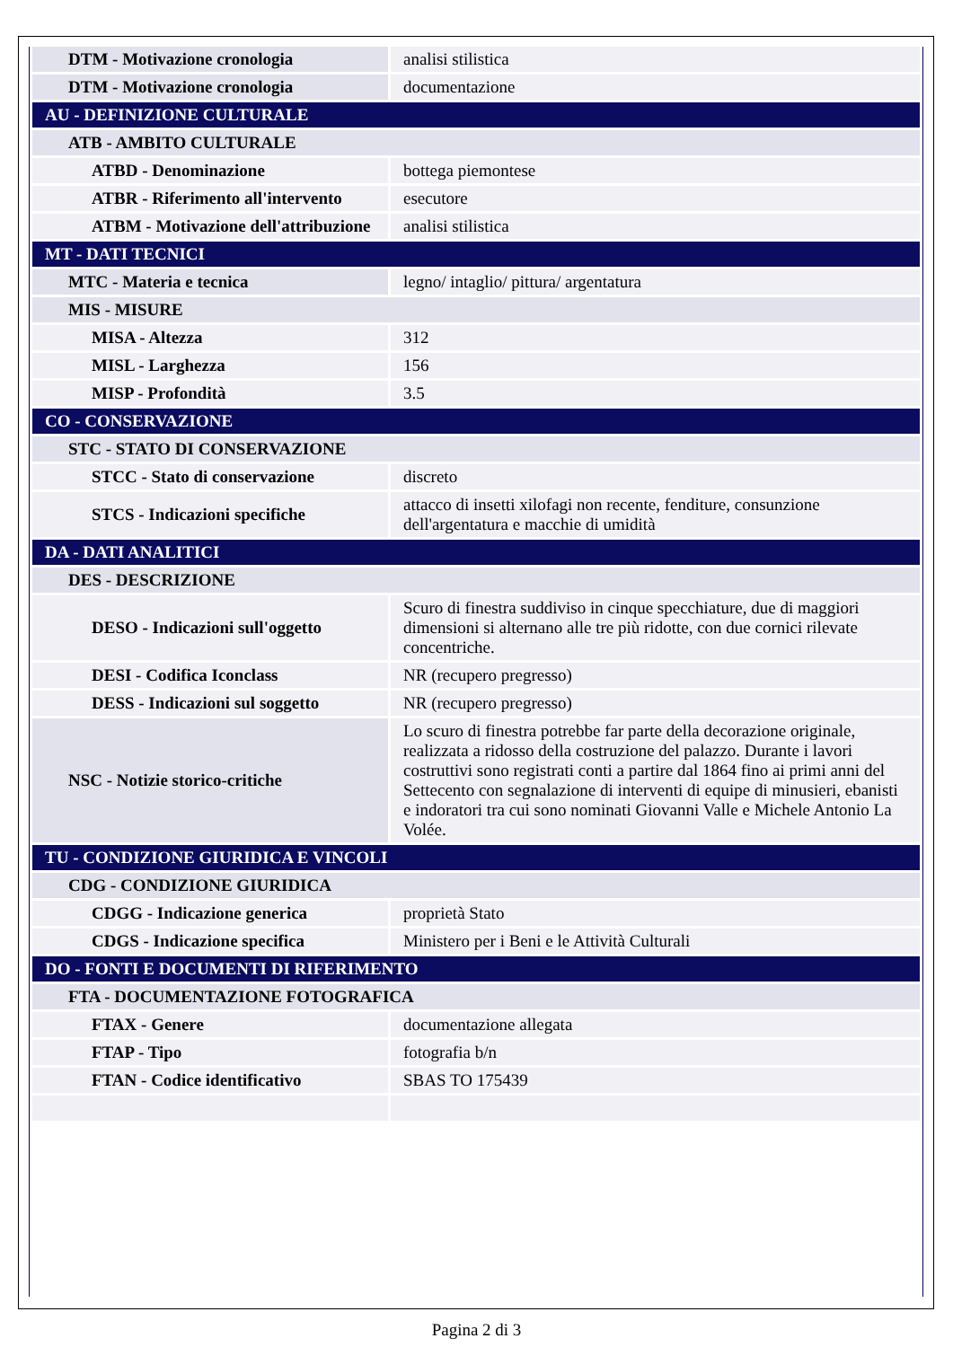| DTM - Motivazione cronologia | analisi stilistica |
| DTM - Motivazione cronologia | documentazione |
| AU - DEFINIZIONE CULTURALE | |
| ATB - AMBITO CULTURALE | |
| ATBD - Denominazione | bottega piemontese |
| ATBR - Riferimento all'intervento | esecutore |
| ATBM - Motivazione dell'attribuzione | analisi stilistica |
| MT - DATI TECNICI | |
| MTC - Materia e tecnica | legno/ intaglio/ pittura/ argentatura |
| MIS - MISURE | |
| MISA - Altezza | 312 |
| MISL - Larghezza | 156 |
| MISP - Profondità | 3.5 |
| CO - CONSERVAZIONE | |
| STC - STATO DI CONSERVAZIONE | |
| STCC - Stato di conservazione | discreto |
| STCS - Indicazioni specifiche | attacco di insetti xilofagi non recente, fenditure, consunzione dell'argentatura e macchie di umidità |
| DA - DATI ANALITICI | |
| DES - DESCRIZIONE | |
| DESO - Indicazioni sull'oggetto | Scuro di finestra suddiviso in cinque specchiature, due di maggiori dimensioni si alternano alle tre più ridotte, con due cornici rilevate concentriche. |
| DESI - Codifica Iconclass | NR (recupero pregresso) |
| DESS - Indicazioni sul soggetto | NR (recupero pregresso) |
| NSC - Notizie storico-critiche | Lo scuro di finestra potrebbe far parte della decorazione originale, realizzata a ridosso della costruzione del palazzo. Durante i lavori costruttivi sono registrati conti a partire dal 1864 fino ai primi anni del Settecento con segnalazione di interventi di equipe di minusieri, ebanisti e indoratori tra cui sono nominati Giovanni Valle e Michele Antonio La Volée. |
| TU - CONDIZIONE GIURIDICA E VINCOLI | |
| CDG - CONDIZIONE GIURIDICA | |
| CDGG - Indicazione generica | proprietà Stato |
| CDGS - Indicazione specifica | Ministero per i Beni e le Attività Culturali |
| DO - FONTI E DOCUMENTI DI RIFERIMENTO | |
| FTA - DOCUMENTAZIONE FOTOGRAFICA | |
| FTAX - Genere | documentazione allegata |
| FTAP - Tipo | fotografia b/n |
| FTAN - Codice identificativo | SBAS TO 175439 |
Pagina 2 di 3